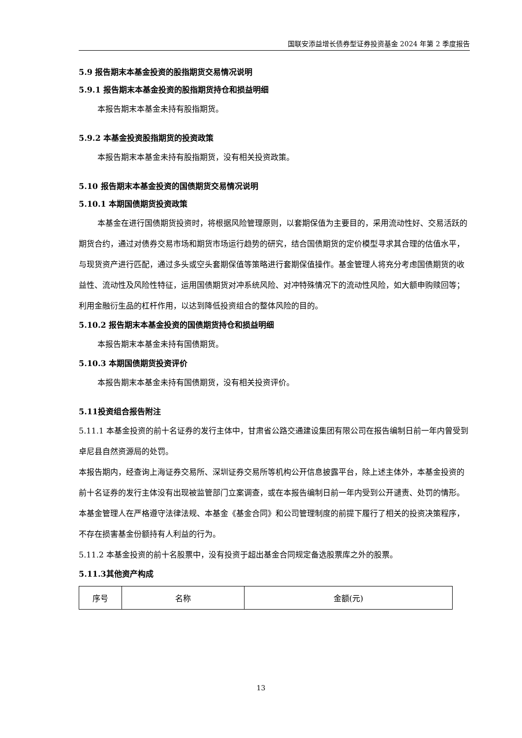国联安添益增长债券型证券投资基金 2024 年第 2 季度报告
5.9 报告期末本基金投资的股指期货交易情况说明
5.9.1 报告期末本基金投资的股指期货持仓和损益明细
本报告期末本基金未持有股指期货。
5.9.2 本基金投资股指期货的投资政策
本报告期末本基金未持有股指期货，没有相关投资政策。
5.10 报告期末本基金投资的国债期货交易情况说明
5.10.1 本期国债期货投资政策
本基金在进行国债期货投资时，将根据风险管理原则，以套期保值为主要目的，采用流动性好、交易活跃的期货合约，通过对债券交易市场和期货市场运行趋势的研究，结合国债期货的定价模型寻求其合理的估值水平，与现货资产进行匹配，通过多头或空头套期保值等策略进行套期保值操作。基金管理人将充分考虑国债期货的收益性、流动性及风险性特征，运用国债期货对冲系统风险、对冲特殊情况下的流动性风险，如大额申购赎回等；利用金融衍生品的杠杆作用，以达到降低投资组合的整体风险的目的。
5.10.2 报告期末本基金投资的国债期货持仓和损益明细
本报告期末本基金未持有国债期货。
5.10.3 本期国债期货投资评价
本报告期末本基金未持有国债期货，没有相关投资评价。
5.11投资组合报告附注
5.11.1 本基金投资的前十名证券的发行主体中，甘肃省公路交通建设集团有限公司在报告编制日前一年内曾受到卓尼县自然资源局的处罚。
本报告期内，经查询上海证券交易所、深圳证券交易所等机构公开信息披露平台，除上述主体外，本基金投资的前十名证券的发行主体没有出现被监管部门立案调查，或在本报告编制日前一年内受到公开谴责、处罚的情形。
本基金管理人在严格遵守法律法规、本基金《基金合同》和公司管理制度的前提下履行了相关的投资决策程序，不存在损害基金份额持有人利益的行为。
5.11.2 本基金投资的前十名股票中，没有投资于超出基金合同规定备选股票库之外的股票。
5.11.3其他资产构成
| 序号 | 名称 | 金额(元) |
13